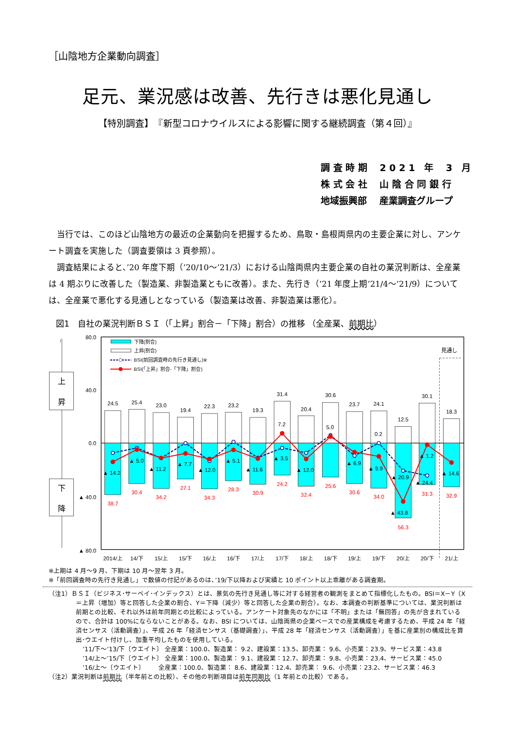［山陰地方企業動向調査］
足元、業況感は改善、先行きは悪化見通し
【特別調査】　『新型コロナウイルスによる影響に関する継続調査（第４回）』
調 査 時 期　 2 0 2 1　年　 3　月
株 式 会 社　 山 陰 合 同 銀 行
地域振興部　 産業調査グループ
当行では、このほど山陰地方の最近の企業動向を把握するため、鳥取・島根両県内の主要企業に対し、アンケート調査を実施した（調査要領は 3 頁参照）。
調査結果によると、’20 年度下期（’20/10～’21/3）における山陰両県内主要企業の自社の業況判断は、全産業は 4 期ぶりに改善した（製造業、非製造業ともに改善）。また、先行き（’21 年度上期’21/4～’21/9）については、全産業で悪化する見通しとなっている（製造業は改善、非製造業は悪化）。
図1　自社の業況判断ＢＳＩ（「上昇」割合－「下降」割合）の推移 （全産業、前期比）
見通し
80.0
40.0
0.0
▲ 40.0
▲ 80.0
↑
上
昇
下
降
下降(割合)
上昇(割合)
BSI(前回調査時の先行き見通し)※
BSI(「上昇」割合-「下降」割合)
24.5
25.4
23.0
19.4
22.3
23.2
19.3
31.4
20.4
30.6
23.7
24.1
12.5
30.1
18.3
38.7
30.4
34.2
27.1
34.3
28.3
30.9
24.2
32.4
25.6
30.6
34.0
56.3
31.3
32.9
▲ 14.2
▲ 5.0
▲ 11.2
▲ 7.7
▲ 12.0
▲ 5.1
▲ 11.6
7.2
▲ 3.5
▲ 12.0
5.0
▲ 6.9
0.2
▲ 9.9
▲ 20.9
▲ 43.8
▲ 1.2
▲ 24.4
▲ 14.6
2014/上
14/下
15/上
15/下
16/上
16/下
17/上
17/下
18/上
18/下
19/上
19/下
20/上
20/下
21/上
※上期は 4 月～9 月、下期は 10 月～翌年 3 月。
※「前回調査時の先行き見通し」で数値の付記があるのは、’19/下以降および実績と 10 ポイント以上乖離がある調査期。
（注1）ＢＳＩ（ビジネス･サーベイ･インデックス）とは、景気の先行き見通し等に対する経営者の観測をまとめて指標化したもの。BSI＝X－Y（X
＝上昇（増加）等と回答した企業の割合、Y＝下降（減少）等と回答した企業の割合）。なお、本調査の判断基準については、業況判断は前期との比較、それ以外は前年同期との比較によっている。アンケート対象先のなかには「不明」または「無回答」の先が含まれているので、合計は 100%にならないことがある。なお、BSI については、山陰両県の企業ベースでの産業構成を考慮するため、平成 24 年「経済センサス（活動調査）」、平成 26 年「経済センサス（基礎調査）」、平成 28 年「経済センサス（活動調査）」を基に産業別の構成比を算出･ウエイト付けし、加重平均したものを使用している。
’11/下～’13/下〔ウエイト〕 全産業：100.0、製造業： 9.2、建設業：13.5、卸売業： 9.6、小売業：23.9、サービス業：43.8
’14/上～’15/下〔ウエイト〕 全産業：100.0、製造業： 9.1、建設業：12.7、卸売業： 9.8、小売業：23.4、サービス業：45.0
’16/上～〔ウエイト〕 全産業：100.0、製造業： 8.6、建設業：12.4、卸売業： 9.6、小売業：23.2、サービス業：46.3
（注2）業況判断は前期比（半年前との比較）、その他の判断項目は前年同期比（1 年前との比較）である。